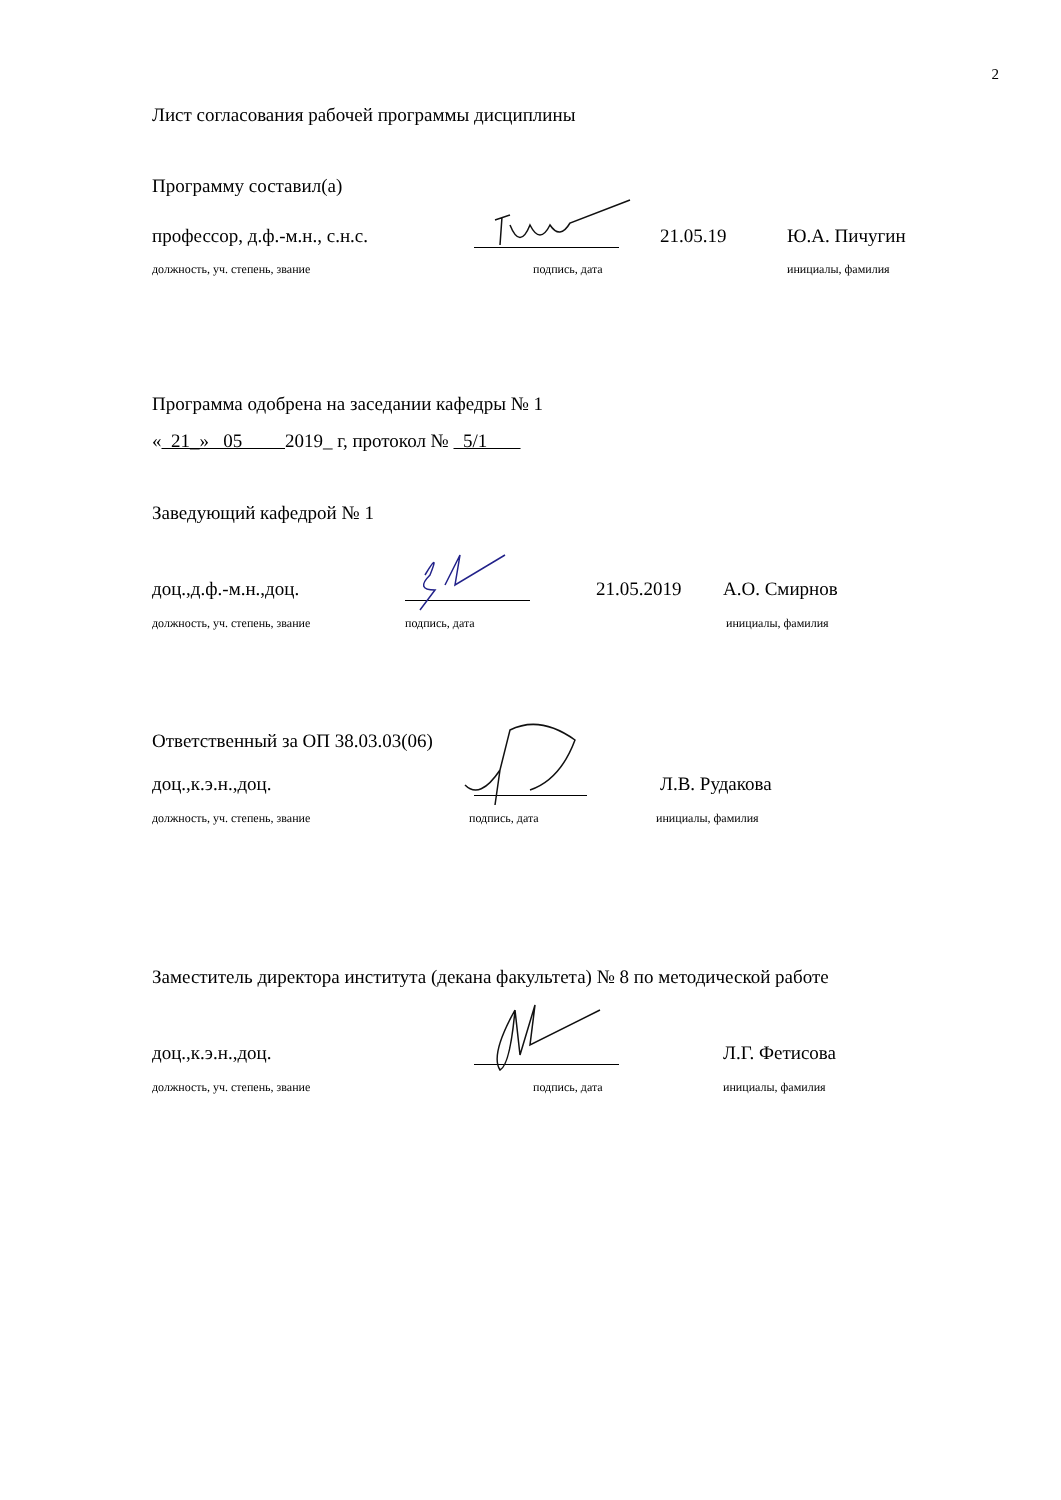2
Лист согласования рабочей программы дисциплины
Программу составил(а)
профессор, д.ф.-м.н., с.н.с. 21.05.19 Ю.А. Пичугин
должность, уч. степень, звание подпись, дата инициалы, фамилия
Программа одобрена на заседании кафедры № 1
« 21_» 05 2019_ г, протокол № 5/1
Заведующий кафедрой № 1
доц.,д.ф.-м.н.,доц. 21.05.2019 А.О. Смирнов
должность, уч. степень, звание подпись, дата инициалы, фамилия
Ответственный за ОП 38.03.03(06)
доц.,к.э.н.,доц. Л.В. Рудакова
должность, уч. степень, звание подпись, дата инициалы, фамилия
Заместитель директора института (декана факультета) № 8 по методической работе
доц.,к.э.н.,доц. Л.Г. Фетисова
должность, уч. степень, звание подпись, дата инициалы, фамилия